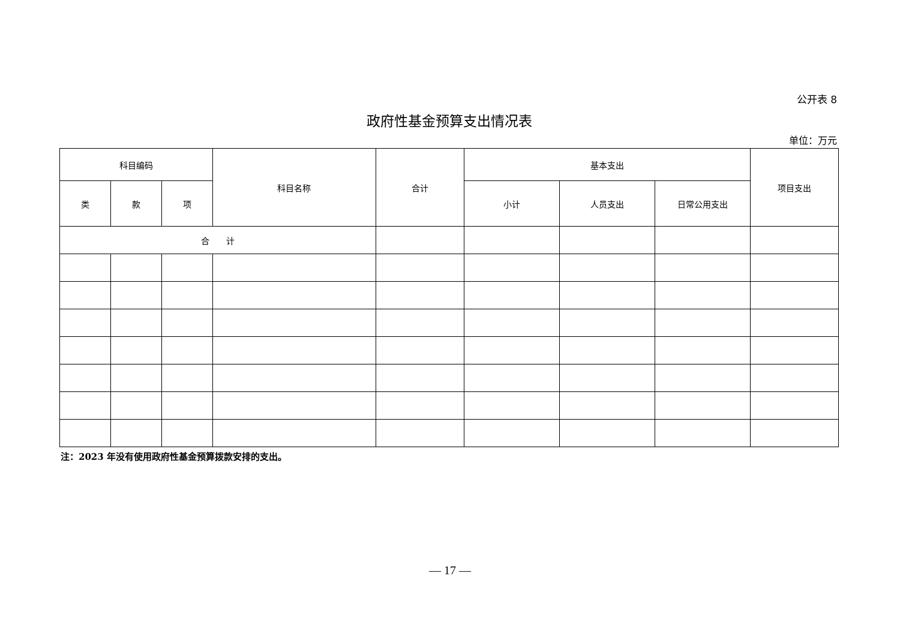公开表 8
政府性基金预算支出情况表
单位：万元
| 科目编码 | | | 科目名称 | 合计 | 基本支出 | | | 项目支出 |
| --- | --- | --- | --- | --- | --- | --- | --- | --- |
| 类 | 款 | 项 | | | 小计 | 人员支出 | 日常公用支出 | |
| 合 计 | | | | | | | | |
注：2023 年没有使用政府性基金预算拨款安排的支出。
— 17 —